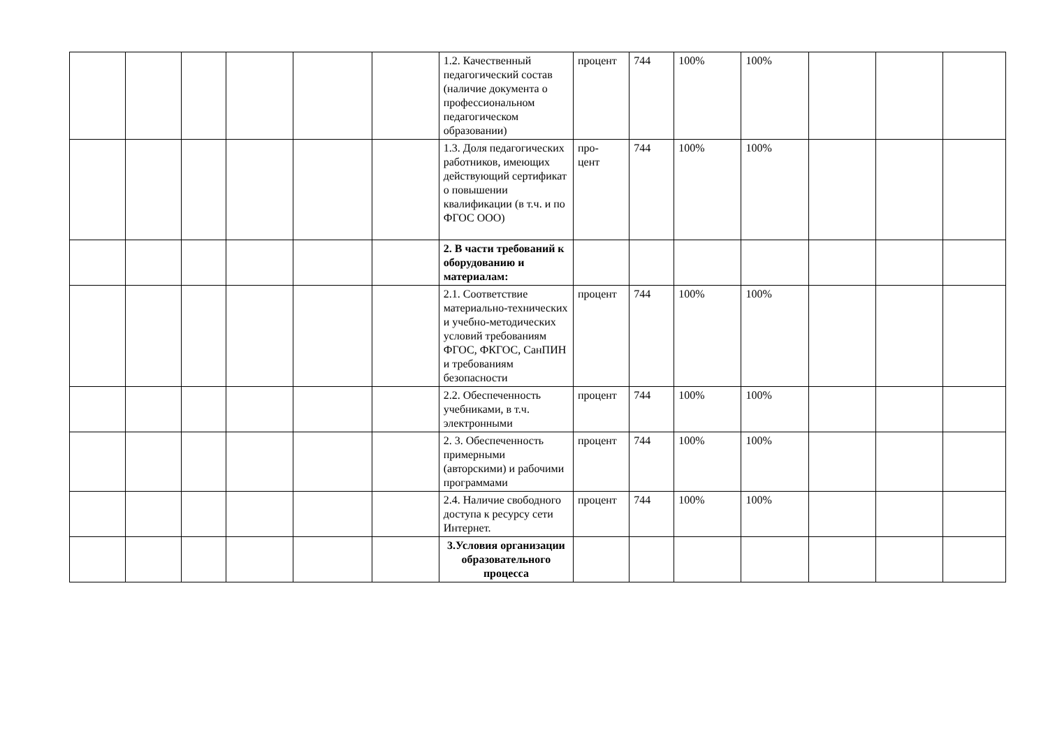| | | | | | | 1.2. Качественный педагогический состав (наличие документа о профессиональном педагогическом образовании) | процент | 744 | 100% | 100% | | | |
| | | | | | | 1.3. Доля педагогических работников, имеющих действующий сертификат о повышении квалификации (в т.ч. и по ФГОС ООО) | про- цент | 744 | 100% | 100% | | | |
| | | | | | | 2. В части требований к оборудованию и материалам: | | | | | | | |
| | | | | | | 2.1. Соответствие материально-технических и учебно-методических условий требованиям ФГОС, ФКГОС, СанПИН и требованиям безопасности | процент | 744 | 100% | 100% | | | |
| | | | | | | 2.2. Обеспеченность учебниками, в т.ч. электронными | процент | 744 | 100% | 100% | | | |
| | | | | | | 2. 3. Обеспеченность примерными (авторскими) и рабочими программами | процент | 744 | 100% | 100% | | | |
| | | | | | | 2.4. Наличие свободного доступа к ресурсу сети Интернет. | процент | 744 | 100% | 100% | | | |
| | | | | | | 3.Условия организации образовательного процесса | | | | | | | |